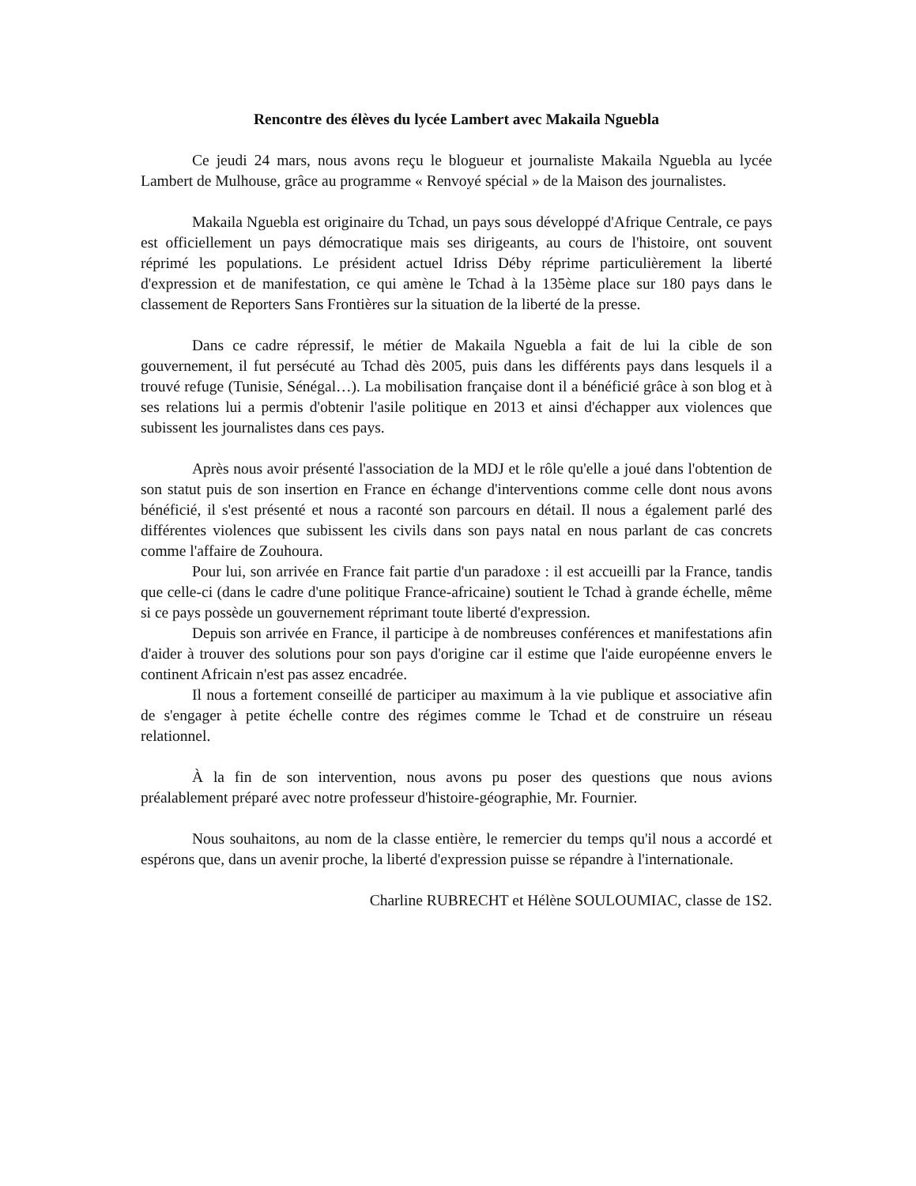Rencontre des élèves du lycée Lambert avec Makaila Nguebla
Ce jeudi 24 mars, nous avons reçu le blogueur et journaliste Makaila Nguebla au lycée Lambert de Mulhouse, grâce au programme « Renvoyé spécial » de la Maison des journalistes.
Makaila Nguebla est originaire du Tchad, un pays sous développé d'Afrique Centrale, ce pays est officiellement un pays démocratique mais ses dirigeants, au cours de l'histoire, ont souvent réprimé les populations. Le président actuel Idriss Déby réprime particulièrement la liberté d'expression et de manifestation, ce qui amène le Tchad à la 135ème place sur 180 pays dans le classement de Reporters Sans Frontières sur la situation de la liberté de la presse.
Dans ce cadre répressif, le métier de Makaila Nguebla a fait de lui la cible de son gouvernement, il fut persécuté au Tchad dès 2005, puis dans les différents pays dans lesquels il a trouvé refuge (Tunisie, Sénégal…). La mobilisation française dont il a bénéficié grâce à son blog et à ses relations lui a permis d'obtenir l'asile politique en 2013 et ainsi d'échapper aux violences que subissent les journalistes dans ces pays.
Après nous avoir présenté l'association de la MDJ et le rôle qu'elle a joué dans l'obtention de son statut puis de son insertion en France en échange d'interventions comme celle dont nous avons bénéficié, il s'est présenté et nous a raconté son parcours en détail. Il nous a également parlé des différentes violences que subissent les civils dans son pays natal en nous parlant de cas concrets comme l'affaire de Zouhoura.
Pour lui, son arrivée en France fait partie d'un paradoxe : il est accueilli par la France, tandis que celle-ci (dans le cadre d'une politique France-africaine) soutient le Tchad à grande échelle, même si ce pays possède un gouvernement réprimant toute liberté d'expression.
Depuis son arrivée en France, il participe à de nombreuses conférences et manifestations afin d'aider à trouver des solutions pour son pays d'origine car il estime que l'aide européenne envers le continent Africain n'est pas assez encadrée.
Il nous a fortement conseillé de participer au maximum à la vie publique et associative afin de s'engager à petite échelle contre des régimes comme le Tchad et de construire un réseau relationnel.
À la fin de son intervention, nous avons pu poser des questions que nous avions préalablement préparé avec notre professeur d'histoire-géographie, Mr. Fournier.
Nous souhaitons, au nom de la classe entière, le remercier du temps qu'il nous a accordé et espérons que, dans un avenir proche, la liberté d'expression puisse se répandre à l'internationale.
Charline RUBRECHT et Hélène SOULOUMIAC, classe de 1S2.